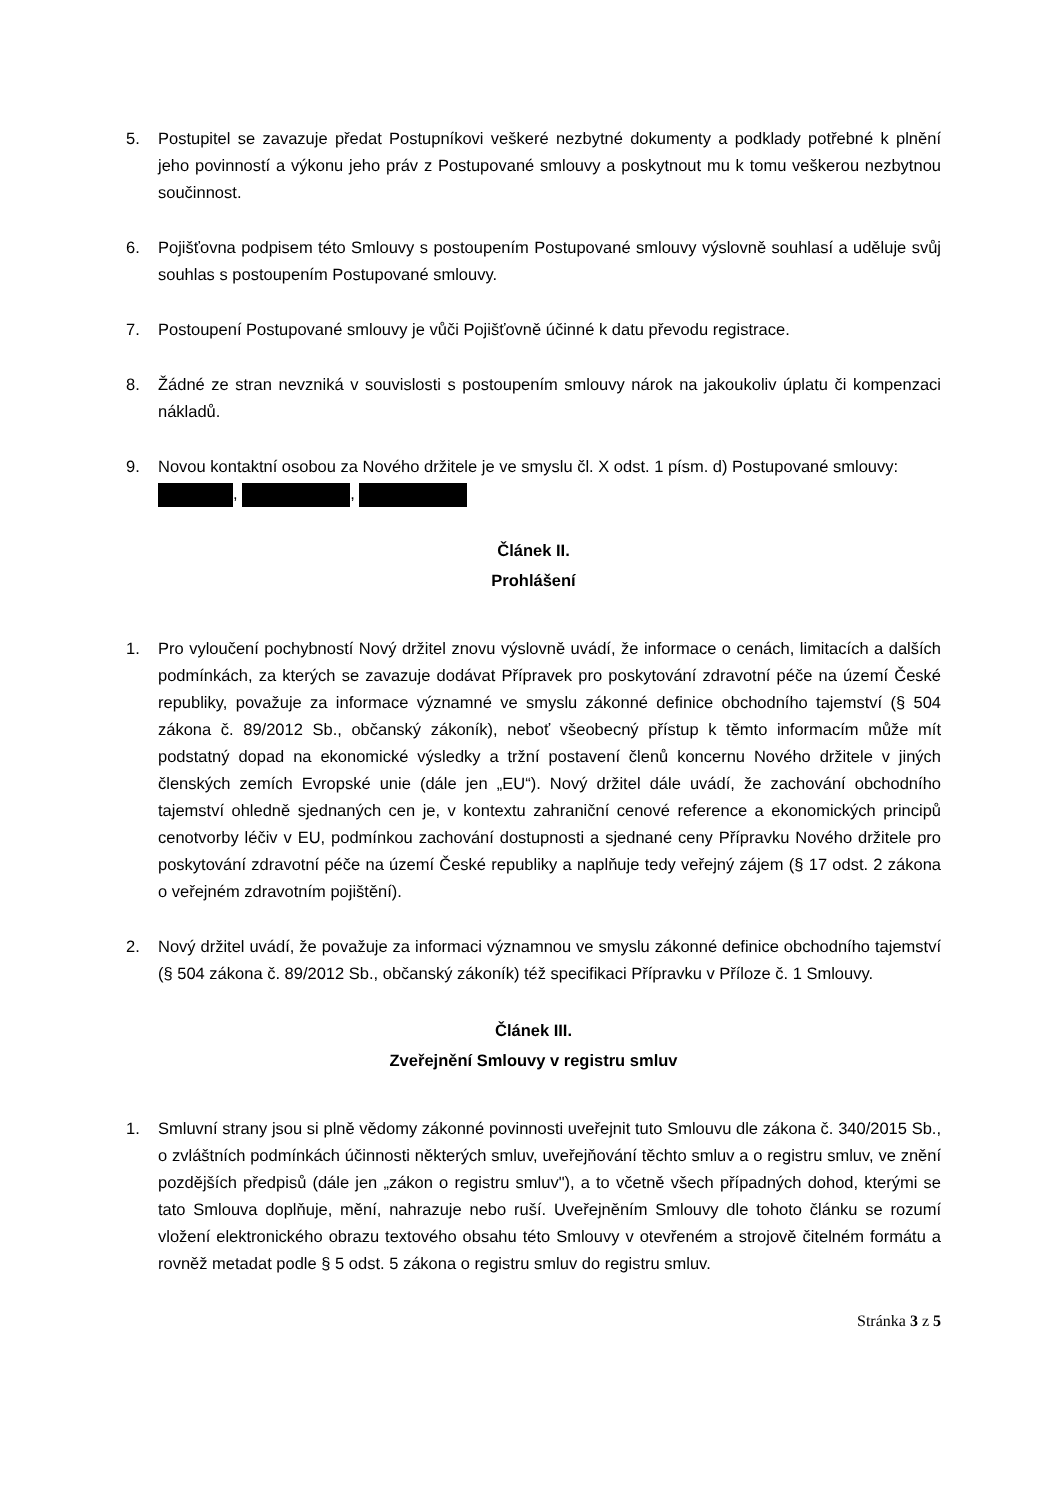5. Postupitel se zavazuje předat Postupníkovi veškeré nezbytné dokumenty a podklady potřebné k plnění jeho povinností a výkonu jeho práv z Postupované smlouvy a poskytnout mu k tomu veškerou nezbytnou součinnost.
6. Pojišťovna podpisem této Smlouvy s postoupením Postupované smlouvy výslovně souhlasí a uděluje svůj souhlas s postoupením Postupované smlouvy.
7. Postoupení Postupované smlouvy je vůči Pojišťovně účinné k datu převodu registrace.
8. Žádné ze stran nevzniká v souvislosti s postoupením smlouvy nárok na jakoukoliv úplatu či kompenzaci nákladů.
9. Novou kontaktní osobou za Nového držitele je ve smyslu čl. X odst. 1 písm. d) Postupované smlouvy:
, ,
Článek II.
Prohlášení
1. Pro vyloučení pochybností Nový držitel znovu výslovně uvádí, že informace o cenách, limitacích a dalších podmínkách, za kterých se zavazuje dodávat Přípravek pro poskytování zdravotní péče na území České republiky, považuje za informace významné ve smyslu zákonné definice obchodního tajemství (§ 504 zákona č. 89/2012 Sb., občanský zákoník), neboť všeobecný přístup k těmto informacím může mít podstatný dopad na ekonomické výsledky a tržní postavení členů koncernu Nového držitele v jiných členských zemích Evropské unie (dále jen „EU“). Nový držitel dále uvádí, že zachování obchodního tajemství ohledně sjednaných cen je, v kontextu zahraniční cenové reference a ekonomických principů cenotvorby léčiv v EU, podmínkou zachování dostupnosti a sjednané ceny Přípravku Nového držitele pro poskytování zdravotní péče na území České republiky a naplňuje tedy veřejný zájem (§ 17 odst. 2 zákona o veřejném zdravotním pojištění).
2. Nový držitel uvádí, že považuje za informaci významnou ve smyslu zákonné definice obchodního tajemství (§ 504 zákona č. 89/2012 Sb., občanský zákoník) též specifikaci Přípravku v Příloze č. 1 Smlouvy.
Článek III.
Zveřejnění Smlouvy v registru smluv
1. Smluvní strany jsou si plně vědomy zákonné povinnosti uveřejnit tuto Smlouvu dle zákona č. 340/2015 Sb., o zvláštních podmínkách účinnosti některých smluv, uveřejňování těchto smluv a o registru smluv, ve znění pozdějších předpisů (dále jen „zákon o registru smluv"), a to včetně všech případných dohod, kterými se tato Smlouva doplňuje, mění, nahrazuje nebo ruší. Uveřejněním Smlouvy dle tohoto článku se rozumí vložení elektronického obrazu textového obsahu této Smlouvy v otevřeném a strojově čitelném formátu a rovněž metadat podle § 5 odst. 5 zákona o registru smluv do registru smluv.
Stránka 3 z 5